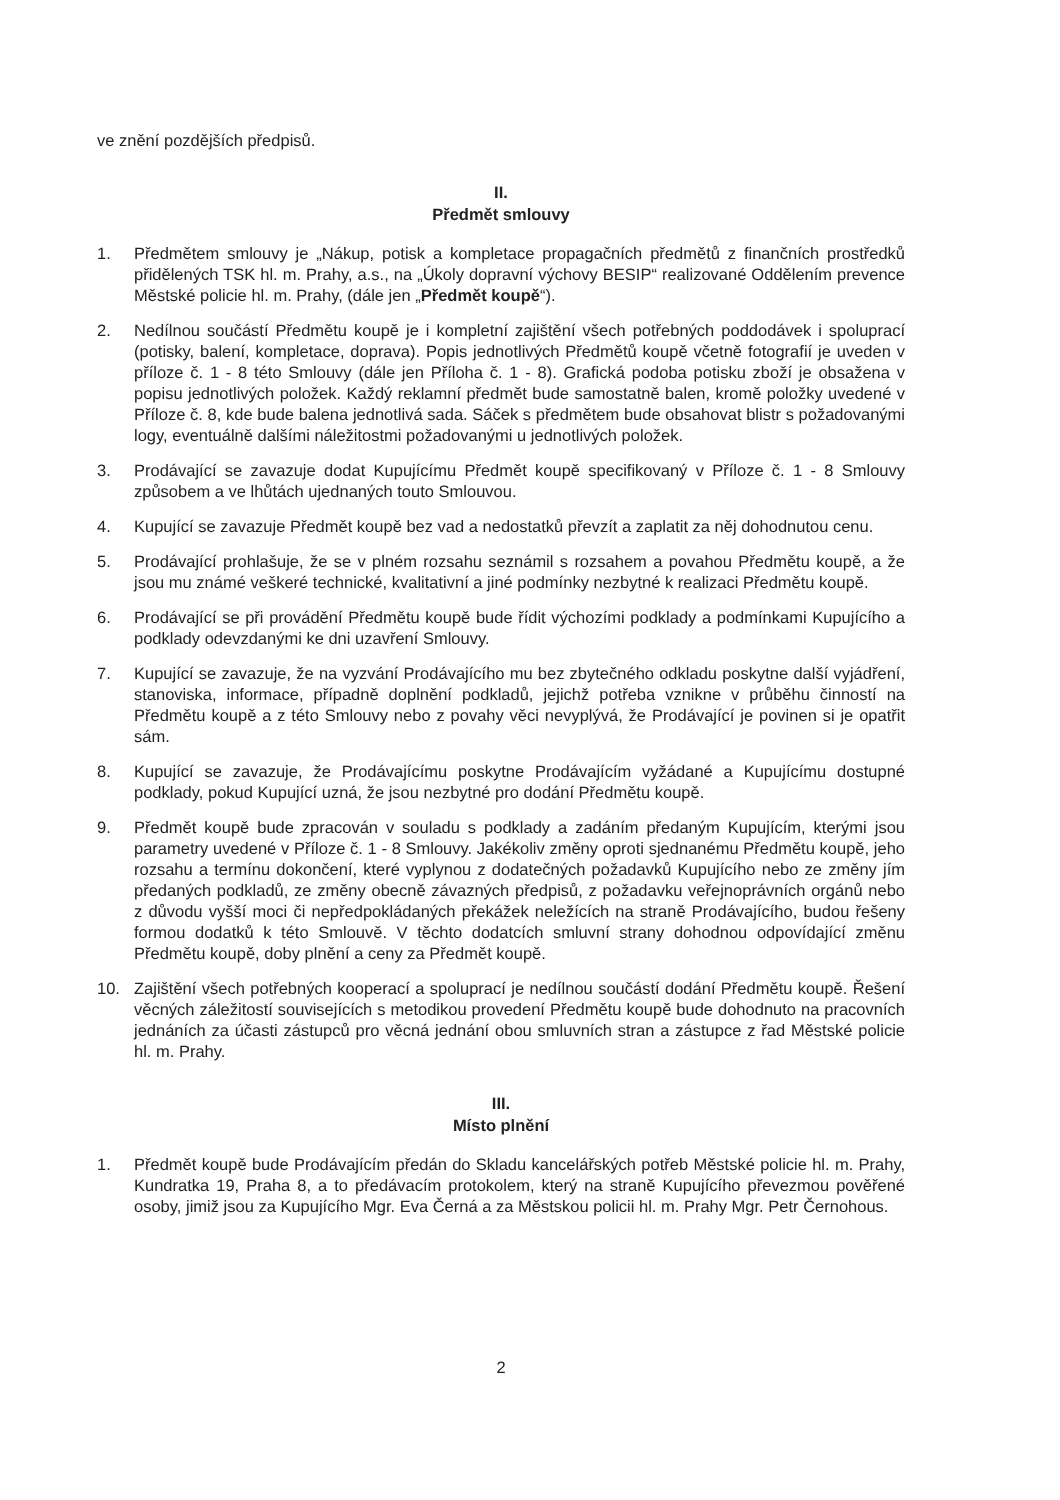ve znění pozdějších předpisů.
II.
Předmět smlouvy
1. Předmětem smlouvy je „Nákup, potisk a kompletace propagačních předmětů z finančních prostředků přidělených TSK hl. m. Prahy, a.s., na „Úkoly dopravní výchovy BESIP“ realizované Oddělením prevence Městské policie hl. m. Prahy, (dále jen „Předmět koupě“).
2. Nedílnou součástí Předmětu koupě je i kompletní zajištění všech potřebných poddodávek i spoluprací (potisky, balení, kompletace, doprava). Popis jednotlivých Předmětů koupě včetně fotografií je uveden v příloze č. 1 - 8 této Smlouvy (dále jen Příloha č. 1 - 8). Grafická podoba potisku zboží je obsažena v popisu jednotlivých položek. Každý reklamní předmět bude samostatně balen, kromě položky uvedené v Příloze č. 8, kde bude balena jednotlivá sada. Sáček s předmětem bude obsahovat blistr s požadovanými logy, eventuálně dalšími náležitostmi požadovanými u jednotlivých položek.
3. Prodávající se zavazuje dodat Kupujícímu Předmět koupě specifikovaný v Příloze č. 1 - 8 Smlouvy způsobem a ve lhůtách ujednaných touto Smlouvou.
4. Kupující se zavazuje Předmět koupě bez vad a nedostatků převzít a zaplatit za něj dohodnutou cenu.
5. Prodávající prohlašuje, že se v plném rozsahu seznámil s rozsahem a povahou Předmětu koupě, a že jsou mu známé veškeré technické, kvalitativní a jiné podmínky nezbytné k realizaci Předmětu koupě.
6. Prodávající se při provádění Předmětu koupě bude řídit výchozími podklady a podmínkami Kupujícího a podklady odevzdanými ke dni uzavření Smlouvy.
7. Kupující se zavazuje, že na vyzvání Prodávajícího mu bez zbytečného odkladu poskytne další vyjádření, stanoviska, informace, případně doplnění podkladů, jejichž potřeba vznikne v průběhu činností na Předmětu koupě a z této Smlouvy nebo z povahy věci nevyplývá, že Prodávající je povinen si je opatřit sám.
8. Kupující se zavazuje, že Prodávajícímu poskytne Prodávajícím vyžádané a Kupujícímu dostupné podklady, pokud Kupující uzná, že jsou nezbytné pro dodání Předmětu koupě.
9. Předmět koupě bude zpracován v souladu s podklady a zadáním předaným Kupujícím, kterými jsou parametry uvedené v Příloze č. 1 - 8 Smlouvy. Jakékoliv změny oproti sjednanému Předmětu koupě, jeho rozsahu a termínu dokončení, které vyplynou z dodatečných požadavků Kupujícího nebo ze změny jím předaných podkladů, ze změny obecně závazných předpisů, z požadavku veřejnoprávních orgánů nebo z důvodu vyšší moci či nepředpokládaných překážek neležících na straně Prodávajícího, budou řešeny formou dodatků k této Smlouvě. V těchto dodatcích smluvní strany dohodnou odpovídající změnu Předmětu koupě, doby plnění a ceny za Předmět koupě.
10. Zajištění všech potřebných kooperací a spoluprací je nedílnou součástí dodání Předmětu koupě. Řešení věcných záležitostí souvisejících s metodikou provedení Předmětu koupě bude dohodnuto na pracovních jednáních za účasti zástupců pro věcná jednání obou smluvních stran a zástupce z řad Městské policie hl. m. Prahy.
III.
Místo plnění
1. Předmět koupě bude Prodávajícím předán do Skladu kancelářských potřeb Městské policie hl. m. Prahy, Kundratka 19, Praha 8, a to předávacím protokolem, který na straně Kupujícího převezmou pověřené osoby, jimiž jsou za Kupujícího Mgr. Eva Černá a za Městskou policii hl. m. Prahy Mgr. Petr Černohous.
2